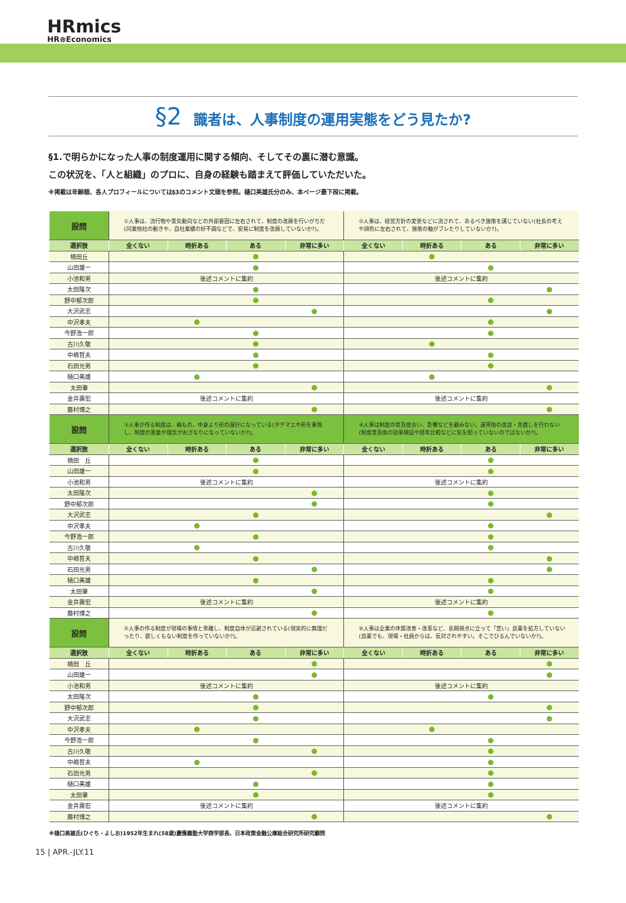HRmics
HR⊗Economics
§2 識者は、人事制度の運用実態をどう見たか?
§1.で明らかになった人事の制度運用に関する傾向、そしてその裏に潜む意識。
この状況を、「人と組織」のプロに、自身の経験も踏まえて評価していただいた。
※掲載は年齢順、各人プロフィールについては§3のコメント文頭を参照。樋口美雄氏分のみ、本ページ最下段に掲載。
| 設問 | ①人事は、流行物や景気動向などの外部要因に左右されて、制度の改廃を行いがちだ(同業他社の動きや、自社業績の好不調などで、安易に制度を改廃していないか?)。 | | | | ②人事は、経営方針の変更などに流されて、あるべき施策を講じていない(社長の考えや顔色に左右されて、施策の軸がブレたりしていないか?)。 | | | |
| 選択肢 | 全くない | 時折ある | ある | 非常に多い | 全くない | 時折ある | ある | 非常に多い |
| 楠田丘 | | | ● | | | ● | | |
| 山田雄一 | | | ● | | | | ● | |
| 小池和男 | 後述コメントに集約 | | | | 後述コメントに集約 | | | |
| 太田隆次 | | | ● | | | | | ● |
| 野中郁次郎 | | | ● | | | | ● | |
| 大沢武志 | | | | ● | | | | ● |
| 中沢孝夫 | | ● | | | | | ● | |
| 今野浩一郎 | | | ● | | | | ● | |
| 古川久敬 | | | ● | | | ● | | |
| 中嶋哲夫 | | | ● | | | | ● | |
| 石田光男 | | | ● | | | | ● | |
| 樋口美雄 | | ● | | | | ● | | |
| 太田肇 | | | | ● | | | | ● |
| 金井壽宏 | 後述コメントに集約 | | | | 後述コメントに集約 | | | |
| 藤村博之 | | | | ● | | | | ● |
| 設問 | ③人事が作る制度は、箱もの、中身より形の設計になっている(タテマエや形を重視し、制度の意義や理念がおざなりになっていないか?)。 | | | | ④人事は制度の普及度合い、影響などを顧みない。運用後の改良・見直しを行わない(制度普及後の効果検証や経年比較などに気を配っていないのではないか?)。 | | | |
| 選択肢 | 全くない | 時折ある | ある | 非常に多い | 全くない | 時折ある | ある | 非常に多い |
| 楠田 丘 | | | ● | | | | ● | |
| 山田雄一 | | | ● | | | | ● | |
| 小池和男 | 後述コメントに集約 | | | | 後述コメントに集約 | | | |
| 太田隆次 | | | | ● | | | ● | |
| 野中郁次郎 | | | | ● | | | ● | |
| 大沢武志 | | | ● | | | | | ● |
| 中沢孝夫 | | ● | | | | | ● | |
| 今野浩一郎 | | | ● | | | | ● | |
| 古川久敬 | | ● | | | | | ● | |
| 中嶋哲夫 | | | ● | | | | | ● |
| 石田光男 | | | | ● | | | | ● |
| 樋口美雄 | | | ● | | | | ● | |
| 太田肇 | | | | ● | | | ● | |
| 金井壽宏 | 後述コメントに集約 | | | | 後述コメントに集約 | | | |
| 藤村博之 | | | | ● | | | ● | |
| 設問 | ⑤人事の作る制度が現場の事情と乖離し、制度自体が忌避されている(現実的に無理だったり、欲しくもない制度を作っていないか?)。 | | | | ⑥人事は企業の体質改善・改革など、長期視点に立って「苦い」良薬を処方していない(良薬でも、現場・社員からは、反対されやすい。そこでひるんでいないか?)。 | | | |
| 選択肢 | 全くない | 時折ある | ある | 非常に多い | 全くない | 時折ある | ある | 非常に多い |
| 楠田 丘 | | | | ● | | | | ● |
| 山田雄一 | | | | ● | | | | ● |
| 小池和男 | 後述コメントに集約 | | | | 後述コメントに集約 | | | |
| 太田隆次 | | | ● | | | | ● | |
| 野中郁次郎 | | | ● | | | | | ● |
| 大沢武志 | | | ● | | | | | ● |
| 中沢孝夫 | | ● | | | | ● | | |
| 今野浩一郎 | | | ● | | | | ● | |
| 古川久敬 | | | | ● | | | ● | |
| 中嶋哲夫 | | ● | | | | | ● | |
| 石田光男 | | | | ● | | | ● | |
| 樋口美雄 | | | ● | | | | ● | |
| 太田肇 | | | ● | | | | ● | |
| 金井壽宏 | 後述コメントに集約 | | | | 後述コメントに集約 | | | |
| 藤村博之 | | | | ● | | | | ● |
※樋口美雄氏(ひぐち・よしお)1952年生まれ(58歳)慶應義塾大学商学部長、日本政策金融公庫総合研究所研究顧問
15 | APR.-JLY.11